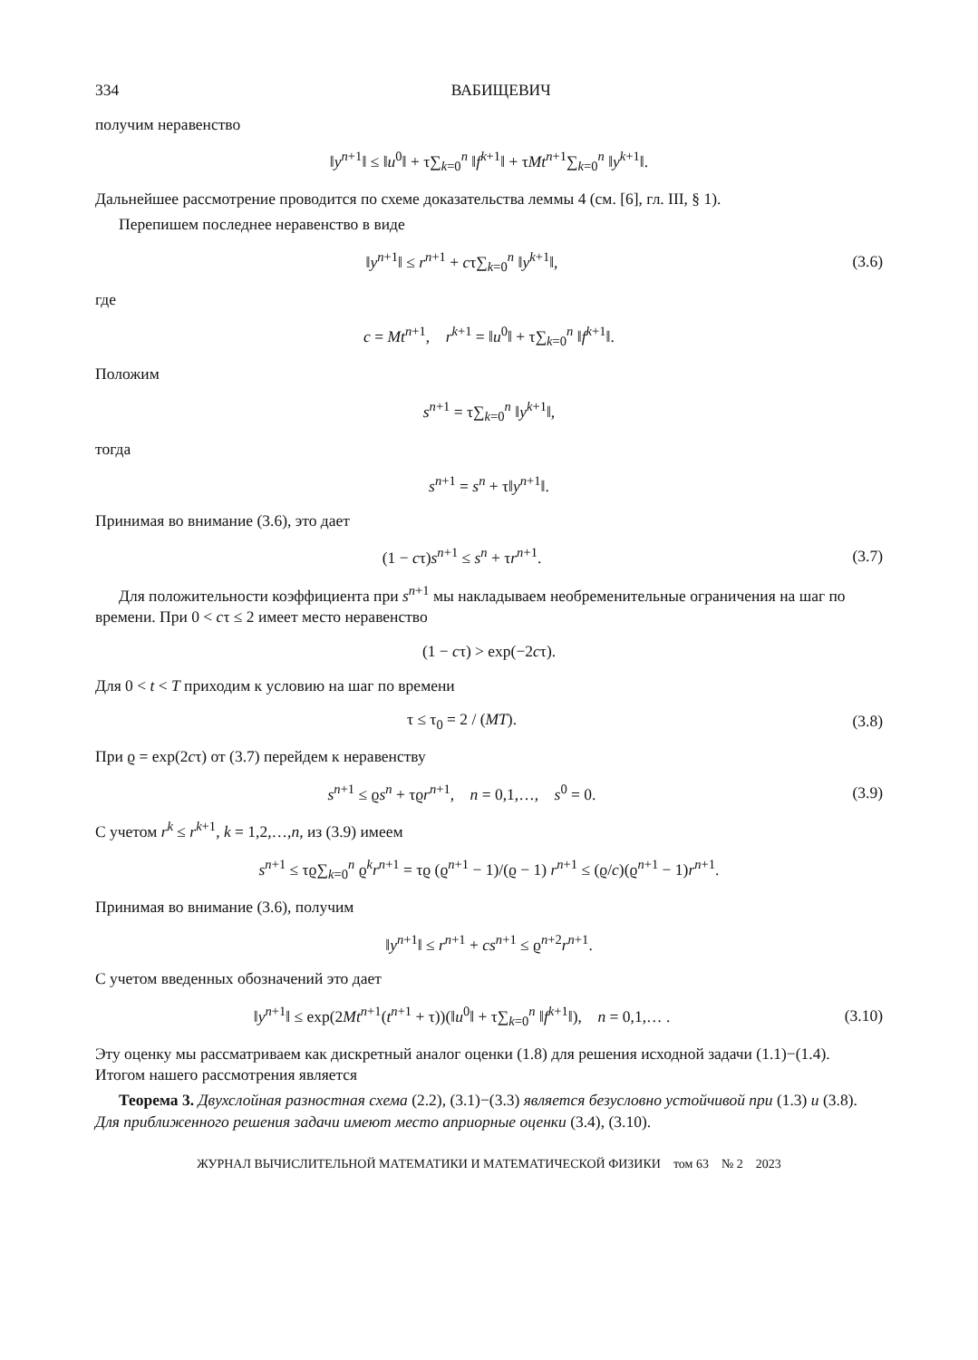334 ВАБИЩЕВИЧ
получим неравенство
‖y<sup>n+1</sup>‖ ≤ ‖u<sup>0</sup>‖ + τ∑<sub>k=0</sub><sup>n</sup> ‖f<sup>k+1</sup>‖ + τMt<sup>n+1</sup>∑<sub>k=0</sub><sup>n</sup> ‖y<sup>k+1</sup>‖.
Дальнейшее рассмотрение проводится по схеме доказательства леммы 4 (см. [6], гл. III, § 1).
Перепишем последнее неравенство в виде
‖y<sup>n+1</sup>‖ ≤ r<sup>n+1</sup> + cτ∑<sub>k=0</sub><sup>n</sup> ‖y<sup>k+1</sup>‖,
(3.6)
где
c = Mt<sup>n+1</sup>, r<sup>k+1</sup> = ‖u<sup>0</sup>‖ + τ∑<sub>k=0</sub><sup>n</sup> ‖f<sup>k+1</sup>‖.
Положим
s<sup>n+1</sup> = τ∑<sub>k=0</sub><sup>n</sup> ‖y<sup>k+1</sup>‖,
тогда
s<sup>n+1</sup> = s<sup>n</sup> + τ‖y<sup>n+1</sup>‖.
Принимая во внимание (3.6), это дает
(1 − cτ)s<sup>n+1</sup> ≤ s<sup>n</sup> + τr<sup>n+1</sup>. (3.7)
Для положительности коэффициента при s<sup>n+1</sup> мы накладываем необременительные ограничения на шаг по времени. При 0 < cτ ≤ 2 имеет место неравенство
(1 − cτ) > exp(−2cτ).
Для 0 < t < T приходим к условию на шаг по времени
τ ≤ τ<sub>0</sub> = 2 / (MT). (3.8)
При ϱ = exp(2cτ) от (3.7) перейдем к неравенству
s<sup>n+1</sup> ≤ ϱs<sup>n</sup> + τϱr<sup>n+1</sup>, n = 0,1,…, s<sup>0</sup> = 0.
(3.9)
С учетом r<sup>k</sup> ≤ r<sup>k+1</sup>, k = 1,2,…,n, из (3.9) имеем
s<sup>n+1</sup> ≤ τϱ∑<sub>k=0</sub><sup>n</sup> ϱ<sup>k</sup>r<sup>n+1</sup> = τϱ (ϱ<sup>n+1</sup> − 1)/(ϱ − 1) r<sup>n+1</sup> ≤ (ϱ/c)(ϱ<sup>n+1</sup> − 1)r<sup>n+1</sup>.
Принимая во внимание (3.6), получим
‖y<sup>n+1</sup>‖ ≤ r<sup>n+1</sup> + cs<sup>n+1</sup> ≤ ϱ<sup>n+2</sup>r<sup>n+1</sup>.
С учетом введенных обозначений это дает
‖y<sup>n+1</sup>‖ ≤ exp(2Mt<sup>n+1</sup>(t<sup>n+1</sup> + τ))(‖u<sup>0</sup>‖ + τ∑<sub>k=0</sub><sup>n</sup> ‖f<sup>k+1</sup>‖), n = 0,1,… .
(3.10)
Эту оценку мы рассматриваем как дискретный аналог оценки (1.8) для решения исходной задачи (1.1)−(1.4). Итогом нашего рассмотрения является
Теорема 3. Двухслойная разностная схема (2.2), (3.1)−(3.3) является безусловно устойчивой при (1.3) и (3.8). Для приближенного решения задачи имеют место априорные оценки (3.4), (3.10).
ЖУРНАЛ ВЫЧИСЛИТЕЛЬНОЙ МАТЕМАТИКИ И МАТЕМАТИЧЕСКОЙ ФИЗИКИ том 63 № 2 2023